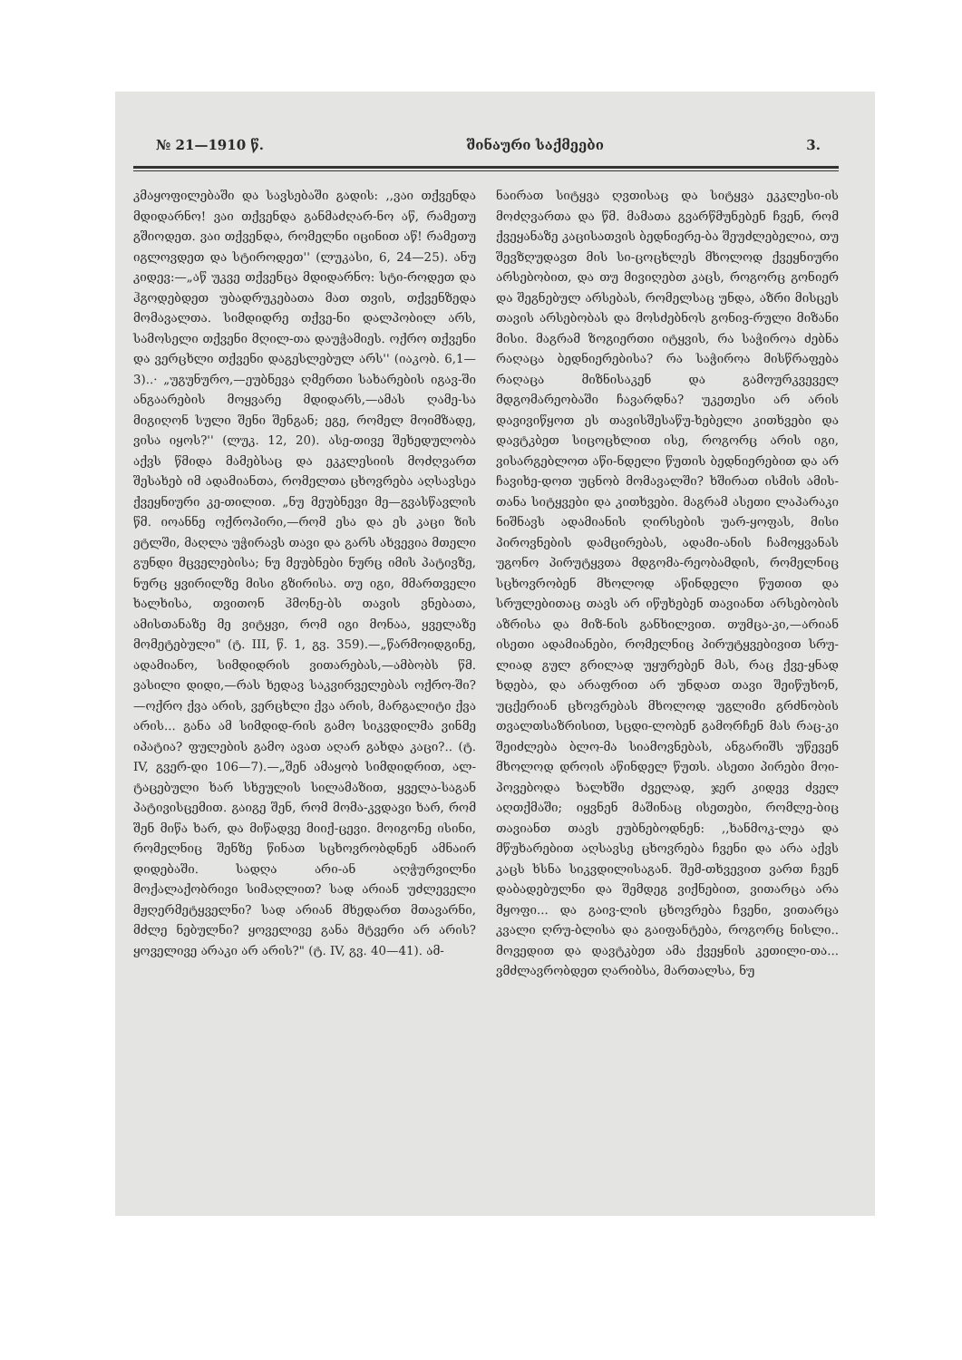№ 21—1910 წ. შინაური საქმეები 3.
კმაყოფილებაში და სავსებაში გადის: ,,ვაი თქვენდა მდიდარნო! ვაი თქვენდა განმაძღარ-ნო აწ, რამეთუ გშიოდეთ. ვაი თქვენდა, რომელნი იცინით აწ! რამეთუ იგლოვდეთ და სტიროდეთ'' (ლუკასი, 6, 24—25). ანუ კიდევ:—„აწ უკვე თქვენცა მდიდარნო: სტი-როდეთ და ჰგოდებდეთ უბადრუკებათა მათ თვის, თქვენზედა მომავალთა. სიმდიდრე თქვე-ნი დალპობილ არს, სამოსელი თქვენი მღილ-თა დაუჭამიეს. ოქრო თქვენი და ვერცხლი თქვენი დაგესლებულ არს'' (იაკობ. 6,1—3)..· „უგუნურო,—ეუბნევა ღმერთი სახარების იგავ-ში ანგაარების მოყვარე მდიდარს,—ამას ღამე-სა მიგიღონ სული შენი შენგან; ეგე, რომელ მოიმზადე, ვისა იყოს?'' (ლუკ. 12, 20). ასე-თივე შეხედულობა აქვს წმიდა მამებსაც და ეკკლესიის მოძღვართ შესახებ იმ ადამიანთა, რომელთა ცხოვრება აღსავსეა ქვეყნიური კე-თილით. „ნუ მეუბნევი მე—გვასწავლის წმ. იოანნე ოქროპირი,—რომ ესა და ეს კაცი ზის ეტლში, მაღლა უჭირავს თავი და გარს ახვევია მთელი გუნდი მცველებისა; ნუ მეუბნები ნურც იმის პატივზე, ნურც ყვირილზე მისი გზირისა. თუ იგი, მმართველი ხალხისა, თვითონ ჰმონე-ბს თავის ვნებათა, ამისთანაზე მე ვიტყვი, რომ იგი მონაა, ყველაზე მომეტებული" (ტ. III, წ. 1, გვ. 359).—„წარმოიდგინე, ადამიანო, სიმდიდრის ვითარებას,—ამბობს წმ. ვასილი დიდი,—რას ხედავ საკვირველებას ოქრო-ში?—ოქრო ქვა არის, ვერცხლი ქვა არის, მარგალიტი ქვა არის... განა ამ სიმდიდ-რის გამო სიკვდილმა ვინმე იპატია? ფულების გამო ავათ აღარ გახდა კაცი?.. (ტ. IV, გვერ-დი 106—7).—„შენ ამაყობ სიმდიდრით, ალ-ტაცებული ხარ სხეულის სილამაზით, ყველა-საგან პატივისცემით. გაიგე შენ, რომ მომა-კვდავი ხარ, რომ შენ მიწა ხარ, და მიწადვე მიიქ-ცევი. მოიგონე ისინი, რომელნიც შენზე წინათ სცხოვრობდნენ ამნაირ დიდებაში. სადღა არი-ან აღჭურვილნი მოქალაქობრივი სიმაღლით? სად არიან უძლეველი მჟღერმეტყველნი? სად არიან მხედართ მთავარნი, მძლე ნებულნი? ყოველივე განა მტვერი არ არის? ყოველივე არაკი არ არის?" (ტ. IV, გვ. 40—41). ამ-
ნაირათ სიტყვა ღვთისაც და სიტყვა ეკკლესი-ის მოძღვართა და წმ. მამათა გვარწმუნებენ ჩვენ, რომ ქვეყანაზე კაცისათვის ბედნიერე-ბა შეუძლებელია, თუ შევზღუდავთ მის სი-ცოცხლეს მხოლოდ ქვეყნიური არსებობით, და თუ მივიღებთ კაცს, როგორც გონიერ და შეგნებულ არსებას, რომელსაც უნდა, აზრი მისცეს თავის არსებობას და მოსძებნოს გონივ-რული მიზანი მისი. მაგრამ ზოგიერთი იტყვის, რა საჭიროა ძებნა რაღაცა ბედნიერებისა? რა საჭიროა მისწრაფება რაღაცა მიზნისაკენ და გამოურკვეველ მდგომარეობაში ჩავარდნა? უკეთესი არ არის დავივიწყოთ ეს თავისშესაწუ-ხებელი კითხვები და დავტკბეთ სიცოცხლით ისე, როგორც არის იგი, ვისარგებლოთ აწი-ნდელი წუთის ბედნიერებით და არ ჩავიხე-დოთ უცნობ მომავალში? ხშირათ ისმის ამის-თანა სიტყვები და კითხვები. მაგრამ ასეთი ლაპარაკი ნიშნავს ადამიანის ღირსების უარ-ყოფას, მისი პიროვნების დამცირებას, ადამი-ანის ჩამოყვანას უგონო პირუტყვთა მდგომა-რეობამდის, რომელნიც სცხოვრობენ მხოლოდ აწინდელი წუთით და სრულებითაც თავს არ იწუხებენ თავიანთ არსებობის აზრისა და მიზ-ნის განხილვით. თუმცა-კი,—არიან ისეთი ადამიანები, რომელნიც პირუტყვებივით სრუ-ლიად გულ გრილად უყურებენ მას, რაც ქვე-ყნად ხდება, და არაფრით არ უნდათ თავი შეიწუხონ, უცქერიან ცხოვრებას მხოლოდ უგლიმი გრძნობის თვალთსაზრისით, სცდი-ლობენ გამორჩენ მას რაც-კი შეიძლება ბლო-მა სიამოვნებას, ანგარიშს უწევენ მხოლოდ დროის აწინდელ წუთს. ასეთი პირები მოი-პოვებოდა ხალხში ძველად, ჯერ კიდევ ძველ აღთქმაში; იყვნენ მაშინაც ისეთები, რომლე-ბიც თავიანთ თავს ეუბნებოდნენ: ,,ხანმოკ-ლეა და მწუხარებით აღსავსე ცხოვრება ჩვენი და არა აქვს კაცს ხსნა სიკვდილისაგან. შემ-თხვევით ვართ ჩვენ დაბადებულნი და შემდეგ ვიქნებით, ვითარცა არა მყოფი... და გაივ-ლის ცხოვრება ჩვენი, ვითარცა კვალი ღრუ-ბლისა და გაიფანტება, როგორც ნისლი.. მოვედით და დავტკბეთ ამა ქვეყნის კეთილი-თა... ვმძლავრობდეთ ღარიბსა, მართალსა, ნუ